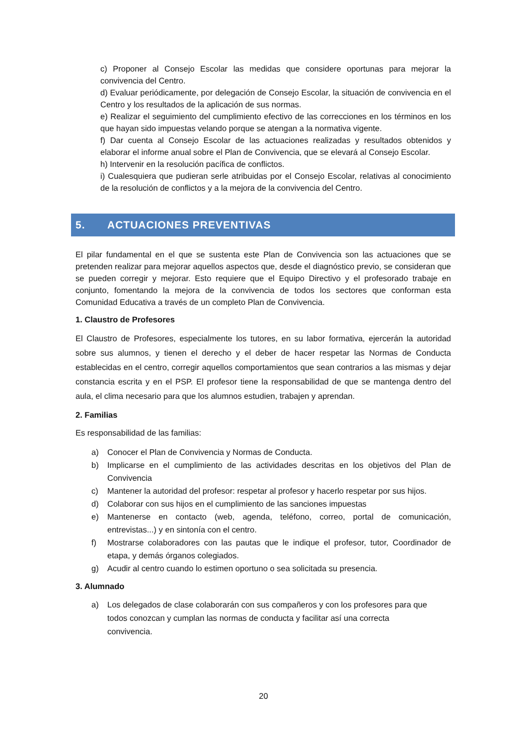c) Proponer al Consejo Escolar las medidas que considere oportunas para mejorar la convivencia del Centro.
d) Evaluar periódicamente, por delegación de Consejo Escolar, la situación de convivencia en el Centro y los resultados de la aplicación de sus normas.
e) Realizar el seguimiento del cumplimiento efectivo de las correcciones en los términos en los que hayan sido impuestas velando porque se atengan a la normativa vigente.
f) Dar cuenta al Consejo Escolar de las actuaciones realizadas y resultados obtenidos y elaborar el informe anual sobre el Plan de Convivencia, que se elevará al Consejo Escolar.
h) Intervenir en la resolución pacífica de conflictos.
i) Cualesquiera que pudieran serle atribuidas por el Consejo Escolar, relativas al conocimiento de la resolución de conflictos y a la mejora de la convivencia del Centro.
5. ACTUACIONES PREVENTIVAS
El pilar fundamental en el que se sustenta este Plan de Convivencia son las actuaciones que se pretenden realizar para mejorar aquellos aspectos que, desde el diagnóstico previo, se consideran que se pueden corregir y mejorar. Esto requiere que el Equipo Directivo y el profesorado trabaje en conjunto, fomentando la mejora de la convivencia de todos los sectores que conforman esta Comunidad Educativa a través de un completo Plan de Convivencia.
1. Claustro de Profesores
El Claustro de Profesores, especialmente los tutores, en su labor formativa, ejercerán la autoridad sobre sus alumnos, y tienen el derecho y el deber de hacer respetar las Normas de Conducta establecidas en el centro, corregir aquellos comportamientos que sean contrarios a las mismas y dejar constancia escrita y en el PSP. El profesor tiene la responsabilidad de que se mantenga dentro del aula, el clima necesario para que los alumnos estudien, trabajen y aprendan.
2. Familias
Es responsabilidad de las familias:
a) Conocer el Plan de Convivencia y Normas de Conducta.
b) Implicarse en el cumplimiento de las actividades descritas en los objetivos del Plan de Convivencia
c) Mantener la autoridad del profesor: respetar al profesor y hacerlo respetar por sus hijos.
d) Colaborar con sus hijos en el cumplimiento de las sanciones impuestas
e) Mantenerse en contacto (web, agenda, teléfono, correo, portal de comunicación, entrevistas...) y en sintonía con el centro.
f) Mostrarse colaboradores con las pautas que le indique el profesor, tutor, Coordinador de etapa, y demás órganos colegiados.
g) Acudir al centro cuando lo estimen oportuno o sea solicitada su presencia.
3. Alumnado
a) Los delegados de clase colaborarán con sus compañeros y con los profesores para que todos conozcan y cumplan las normas de conducta y facilitar así una correcta convivencia.
20